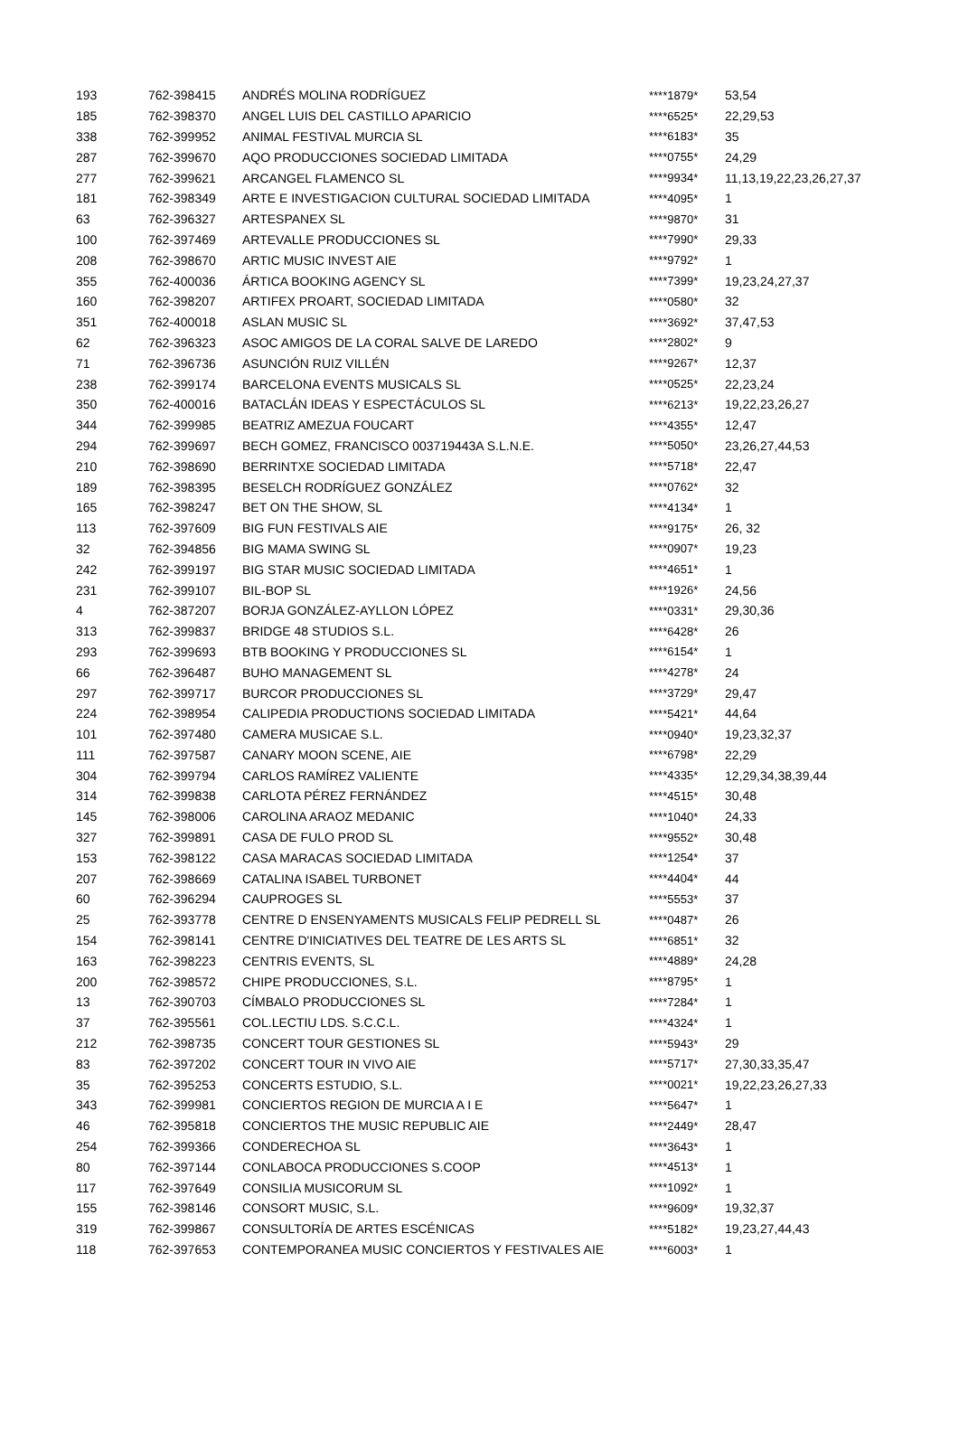| 193 | 762-398415 | ANDRÉS MOLINA RODRÍGUEZ | ****1879* | 53,54 |
| 185 | 762-398370 | ANGEL LUIS DEL CASTILLO APARICIO | ****6525* | 22,29,53 |
| 338 | 762-399952 | ANIMAL FESTIVAL MURCIA SL | ****6183* | 35 |
| 287 | 762-399670 | AQO PRODUCCIONES SOCIEDAD LIMITADA | ****0755* | 24,29 |
| 277 | 762-399621 | ARCANGEL FLAMENCO SL | ****9934* | 11,13,19,22,23,26,27,37 |
| 181 | 762-398349 | ARTE E INVESTIGACION CULTURAL SOCIEDAD LIMITADA | ****4095* | 1 |
| 63 | 762-396327 | ARTESPANEX SL | ****9870* | 31 |
| 100 | 762-397469 | ARTEVALLE PRODUCCIONES SL | ****7990* | 29,33 |
| 208 | 762-398670 | ARTIC MUSIC INVEST AIE | ****9792* | 1 |
| 355 | 762-400036 | ÁRTICA BOOKING AGENCY SL | ****7399* | 19,23,24,27,37 |
| 160 | 762-398207 | ARTIFEX PROART, SOCIEDAD LIMITADA | ****0580* | 32 |
| 351 | 762-400018 | ASLAN MUSIC SL | ****3692* | 37,47,53 |
| 62 | 762-396323 | ASOC AMIGOS DE LA CORAL SALVE DE LAREDO | ****2802* | 9 |
| 71 | 762-396736 | ASUNCIÓN RUIZ VILLÉN | ****9267* | 12,37 |
| 238 | 762-399174 | BARCELONA EVENTS MUSICALS SL | ****0525* | 22,23,24 |
| 350 | 762-400016 | BATACLÁN IDEAS Y ESPECTÁCULOS SL | ****6213* | 19,22,23,26,27 |
| 344 | 762-399985 | BEATRIZ AMEZUA FOUCART | ****4355* | 12,47 |
| 294 | 762-399697 | BECH GOMEZ, FRANCISCO 003719443A S.L.N.E. | ****5050* | 23,26,27,44,53 |
| 210 | 762-398690 | BERRINTXE SOCIEDAD LIMITADA | ****5718* | 22,47 |
| 189 | 762-398395 | BESELCH RODRÍGUEZ GONZÁLEZ | ****0762* | 32 |
| 165 | 762-398247 | BET ON THE SHOW, SL | ****4134* | 1 |
| 113 | 762-397609 | BIG FUN FESTIVALS AIE | ****9175* | 26, 32 |
| 32 | 762-394856 | BIG MAMA SWING SL | ****0907* | 19,23 |
| 242 | 762-399197 | BIG STAR MUSIC SOCIEDAD LIMITADA | ****4651* | 1 |
| 231 | 762-399107 | BIL-BOP SL | ****1926* | 24,56 |
| 4 | 762-387207 | BORJA GONZÁLEZ-AYLLON LÓPEZ | ****0331* | 29,30,36 |
| 313 | 762-399837 | BRIDGE 48 STUDIOS S.L. | ****6428* | 26 |
| 293 | 762-399693 | BTB BOOKING Y PRODUCCIONES SL | ****6154* | 1 |
| 66 | 762-396487 | BUHO MANAGEMENT SL | ****4278* | 24 |
| 297 | 762-399717 | BURCOR PRODUCCIONES SL | ****3729* | 29,47 |
| 224 | 762-398954 | CALIPEDIA PRODUCTIONS SOCIEDAD LIMITADA | ****5421* | 44,64 |
| 101 | 762-397480 | CAMERA MUSICAE S.L. | ****0940* | 19,23,32,37 |
| 111 | 762-397587 | CANARY MOON SCENE, AIE | ****6798* | 22,29 |
| 304 | 762-399794 | CARLOS RAMÍREZ VALIENTE | ****4335* | 12,29,34,38,39,44 |
| 314 | 762-399838 | CARLOTA PÉREZ FERNÁNDEZ | ****4515* | 30,48 |
| 145 | 762-398006 | CAROLINA ARAOZ MEDANIC | ****1040* | 24,33 |
| 327 | 762-399891 | CASA DE FULO PROD SL | ****9552* | 30,48 |
| 153 | 762-398122 | CASA MARACAS SOCIEDAD LIMITADA | ****1254* | 37 |
| 207 | 762-398669 | CATALINA ISABEL TURBONET | ****4404* | 44 |
| 60 | 762-396294 | CAUPROGES SL | ****5553* | 37 |
| 25 | 762-393778 | CENTRE D ENSENYAMENTS MUSICALS FELIP PEDRELL SL | ****0487* | 26 |
| 154 | 762-398141 | CENTRE D'INICIATIVES DEL TEATRE DE LES ARTS SL | ****6851* | 32 |
| 163 | 762-398223 | CENTRIS EVENTS, SL | ****4889* | 24,28 |
| 200 | 762-398572 | CHIPE PRODUCCIONES, S.L. | ****8795* | 1 |
| 13 | 762-390703 | CÍMBALO PRODUCCIONES SL | ****7284* | 1 |
| 37 | 762-395561 | COL.LECTIU LDS. S.C.C.L. | ****4324* | 1 |
| 212 | 762-398735 | CONCERT TOUR GESTIONES SL | ****5943* | 29 |
| 83 | 762-397202 | CONCERT TOUR IN VIVO AIE | ****5717* | 27,30,33,35,47 |
| 35 | 762-395253 | CONCERTS ESTUDIO, S.L. | ****0021* | 19,22,23,26,27,33 |
| 343 | 762-399981 | CONCIERTOS REGION DE MURCIA A I E | ****5647* | 1 |
| 46 | 762-395818 | CONCIERTOS THE MUSIC REPUBLIC AIE | ****2449* | 28,47 |
| 254 | 762-399366 | CONDERECHOA SL | ****3643* | 1 |
| 80 | 762-397144 | CONLABOCA PRODUCCIONES S.COOP | ****4513* | 1 |
| 117 | 762-397649 | CONSILIA MUSICORUM SL | ****1092* | 1 |
| 155 | 762-398146 | CONSORT MUSIC, S.L. | ****9609* | 19,32,37 |
| 319 | 762-399867 | CONSULTORÍA DE ARTES ESCÉNICAS | ****5182* | 19,23,27,44,43 |
| 118 | 762-397653 | CONTEMPORANEA MUSIC CONCIERTOS Y FESTIVALES AIE | ****6003* | 1 |